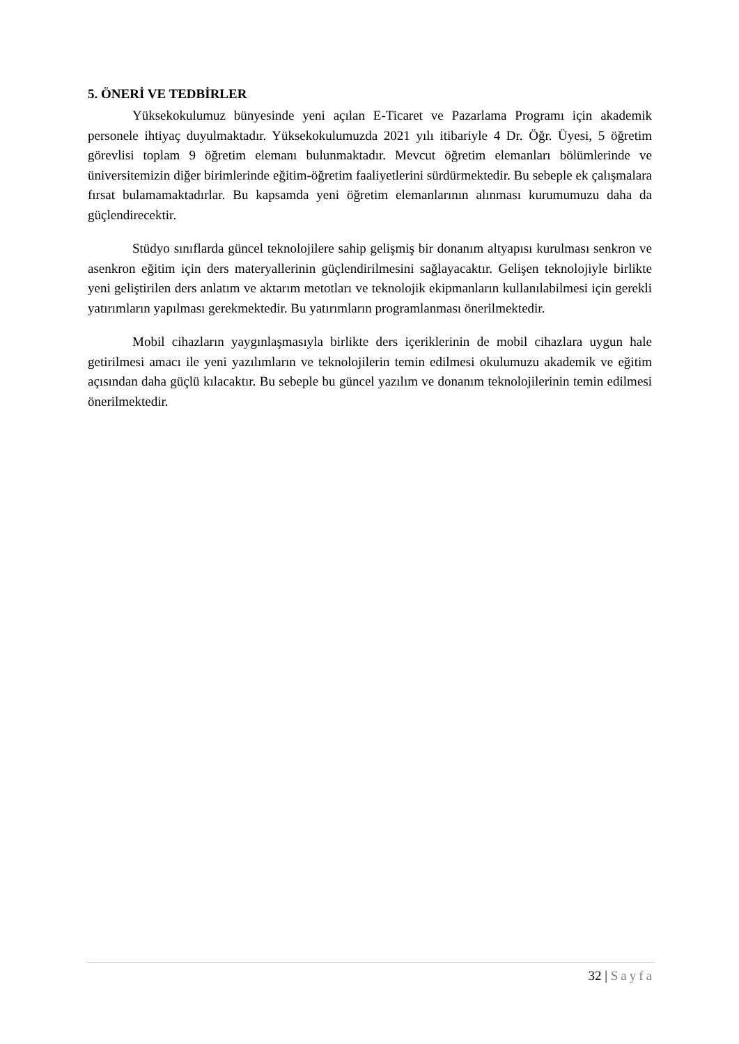5. ÖNERİ VE TEDBİRLER
Yüksekokulumuz bünyesinde yeni açılan E-Ticaret ve Pazarlama Programı için akademik personele ihtiyaç duyulmaktadır. Yüksekokulumuzda 2021 yılı itibariyle 4 Dr. Öğr. Üyesi, 5 öğretim görevlisi toplam 9 öğretim elemanı bulunmaktadır. Mevcut öğretim elemanları bölümlerinde ve üniversitemizin diğer birimlerinde eğitim-öğretim faaliyetlerini sürdürmektedir. Bu sebeple ek çalışmalara fırsat bulamamaktadırlar. Bu kapsamda yeni öğretim elemanlarının alınması kurumumuzu daha da güçlendirecektir.
Stüdyo sınıflarda güncel teknolojilere sahip gelişmiş bir donanım altyapısı kurulması senkron ve asenkron eğitim için ders materyallerinin güçlendirilmesini sağlayacaktır. Gelişen teknolojiyle birlikte yeni geliştirilen ders anlatım ve aktarım metotları ve teknolojik ekipmanların kullanılabilmesi için gerekli yatırımların yapılması gerekmektedir. Bu yatırımların programlanması önerilmektedir.
Mobil cihazların yaygınlaşmasıyla birlikte ders içeriklerinin de mobil cihazlara uygun hale getirilmesi amacı ile yeni yazılımların ve teknolojilerin temin edilmesi okulumuzu akademik ve eğitim açısından daha güçlü kılacaktır. Bu sebeple bu güncel yazılım ve donanım teknolojilerinin temin edilmesi önerilmektedir.
32 | Sayfa